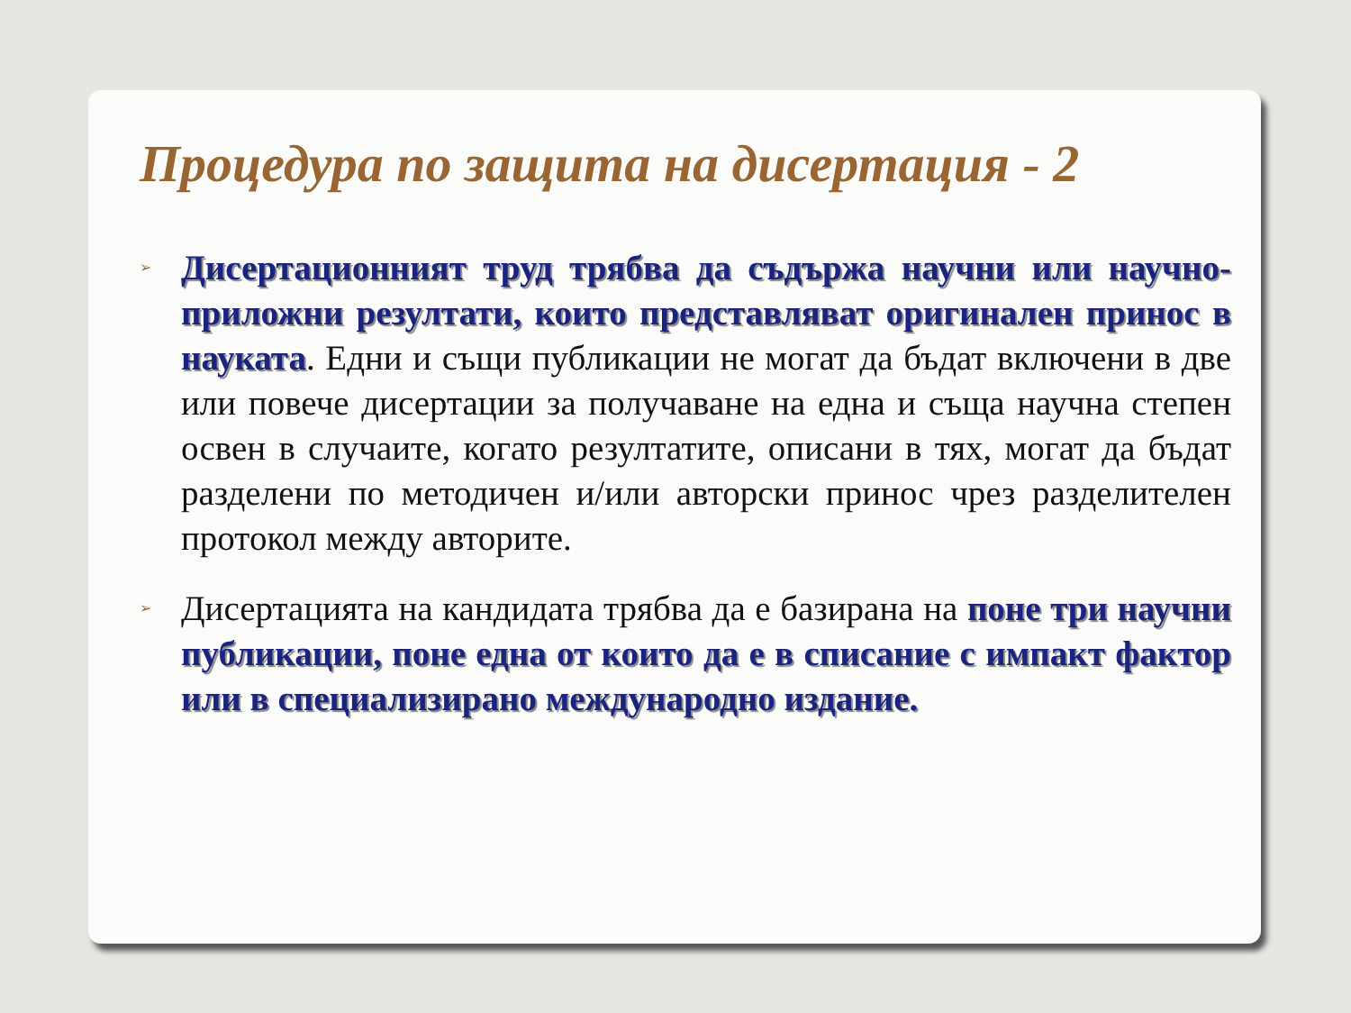Процедура по защита на дисертация - 2
➢ Дисертационният труд трябва да съдържа научни или научно-приложни резултати, които представляват оригинален принос в науката. Едни и същи публикации не могат да бъдат включени в две или повече дисертации за получаване на една и съща научна степен освен в случаите, когато резултатите, описани в тях, могат да бъдат разделени по методичен и/или авторски принос чрез разделителен протокол между авторите.
➢ Дисертацията на кандидата трябва да е базирана на поне три научни публикации, поне една от които да е в списание с импакт фактор или в специализирано международно издание.